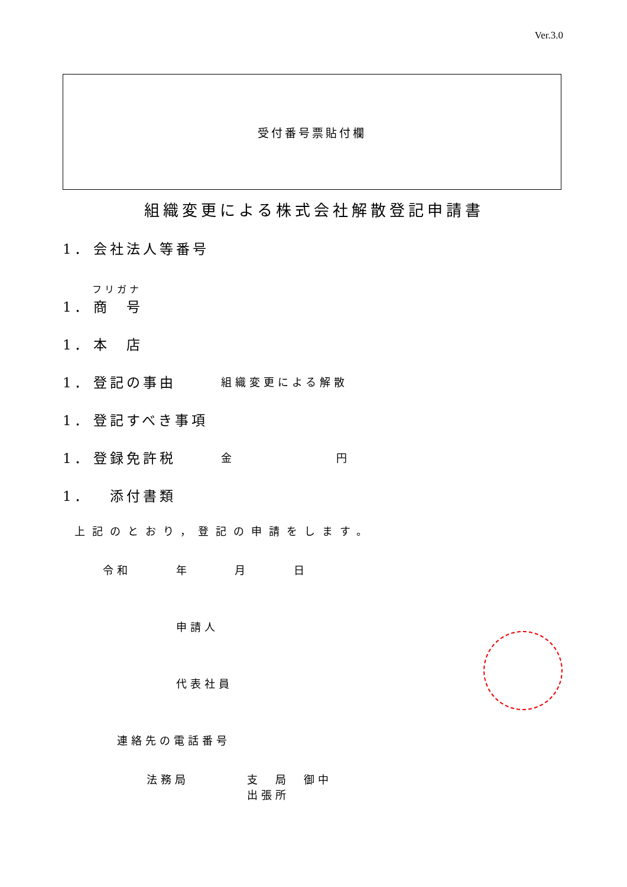Ver.3.0
受付番号票貼付欄
組織変更による株式会社解散登記申請書
1． 会社法人等番号
フリガナ
1． 商　号
1． 本　店
1． 登記の事由 組織変更による解散
1． 登記すべき事項
1． 登録免許税 金 円
1．　添付書類
上記のとおり，登記の申請をします。
令和　 年　 月　 日
申請人
代表社員
連絡先の電話番号
法務局 支　局　御中
出張所